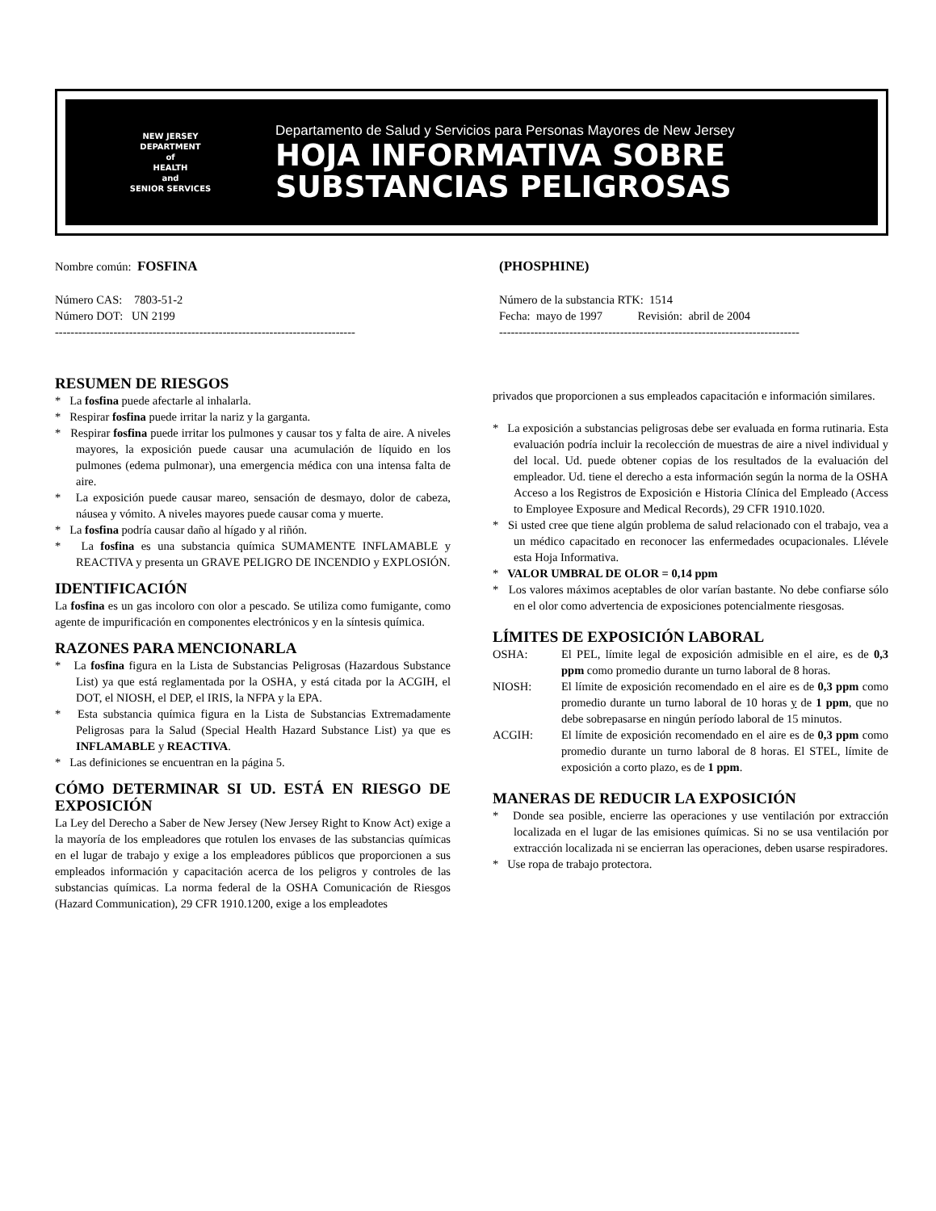NEW JERSEY
DEPARTMENT
of
HEALTH
and
SENIOR SERVICES
Departamento de Salud y Servicios para Personas Mayores de New Jersey
HOJA INFORMATIVA SOBRE
SUBSTANCIAS PELIGROSAS
Nombre común: FOSFINA
Número CAS: 7803-51-2
Número DOT: UN 2199
-----------------------------------------------------------------------------
(PHOSPHINE)
Número de la substancia RTK: 1514
Fecha: mayo de 1997 Revisión: abril de 2004
-----------------------------------------------------------------------------
RESUMEN DE RIESGOS
* La fosfina puede afectarle al inhalarla.
* Respirar fosfina puede irritar la nariz y la garganta.
* Respirar fosfina puede irritar los pulmones y causar tos y falta de aire. A niveles mayores, la exposición puede causar una acumulación de líquido en los pulmones (edema pulmonar), una emergencia médica con una intensa falta de aire.
* La exposición puede causar mareo, sensación de desmayo, dolor de cabeza, náusea y vómito. A niveles mayores puede causar coma y muerte.
* La fosfina podría causar daño al hígado y al riñón.
* La fosfina es una substancia química SUMAMENTE INFLAMABLE y REACTIVA y presenta un GRAVE PELIGRO DE INCENDIO y EXPLOSIÓN.
IDENTIFICACIÓN
La fosfina es un gas incoloro con olor a pescado. Se utiliza como fumigante, como agente de impurificación en componentes electrónicos y en la síntesis química.
RAZONES PARA MENCIONARLA
* La fosfina figura en la Lista de Substancias Peligrosas (Hazardous Substance List) ya que está reglamentada por la OSHA, y está citada por la ACGIH, el DOT, el NIOSH, el DEP, el IRIS, la NFPA y la EPA.
* Esta substancia química figura en la Lista de Substancias Extremadamente Peligrosas para la Salud (Special Health Hazard Substance List) ya que es INFLAMABLE y REACTIVA.
* Las definiciones se encuentran en la página 5.
CÓMO DETERMINAR SI UD. ESTÁ EN RIESGO DE EXPOSICIÓN
La Ley del Derecho a Saber de New Jersey (New Jersey Right to Know Act) exige a la mayoría de los empleadores que rotulen los envases de las substancias químicas en el lugar de trabajo y exige a los empleadores públicos que proporcionen a sus empleados información y capacitación acerca de los peligros y controles de las substancias químicas. La norma federal de la OSHA Comunicación de Riesgos (Hazard Communication), 29 CFR 1910.1200, exige a los empleadotes
privados que proporcionen a sus empleados capacitación e información similares.
* La exposición a substancias peligrosas debe ser evaluada en forma rutinaria. Esta evaluación podría incluir la recolección de muestras de aire a nivel individual y del local. Ud. puede obtener copias de los resultados de la evaluación del empleador. Ud. tiene el derecho a esta información según la norma de la OSHA Acceso a los Registros de Exposición e Historia Clínica del Empleado (Access to Employee Exposure and Medical Records), 29 CFR 1910.1020.
* Si usted cree que tiene algún problema de salud relacionado con el trabajo, vea a un médico capacitado en reconocer las enfermedades ocupacionales. Llévele esta Hoja Informativa.
* VALOR UMBRAL DE OLOR = 0,14 ppm
* Los valores máximos aceptables de olor varían bastante. No debe confiarse sólo en el olor como advertencia de exposiciones potencialmente riesgosas.
LÍMITES DE EXPOSICIÓN LABORAL
OSHA: El PEL, límite legal de exposición admisible en el aire, es de 0,3 ppm como promedio durante un turno laboral de 8 horas.
NIOSH: El límite de exposición recomendado en el aire es de 0,3 ppm como promedio durante un turno laboral de 10 horas y de 1 ppm, que no debe sobrepasarse en ningún período laboral de 15 minutos.
ACGIH: El límite de exposición recomendado en el aire es de 0,3 ppm como promedio durante un turno laboral de 8 horas. El STEL, límite de exposición a corto plazo, es de 1 ppm.
MANERAS DE REDUCIR LA EXPOSICIÓN
* Donde sea posible, encierre las operaciones y use ventilación por extracción localizada en el lugar de las emisiones químicas. Si no se usa ventilación por extracción localizada ni se encierran las operaciones, deben usarse respiradores.
* Use ropa de trabajo protectora.